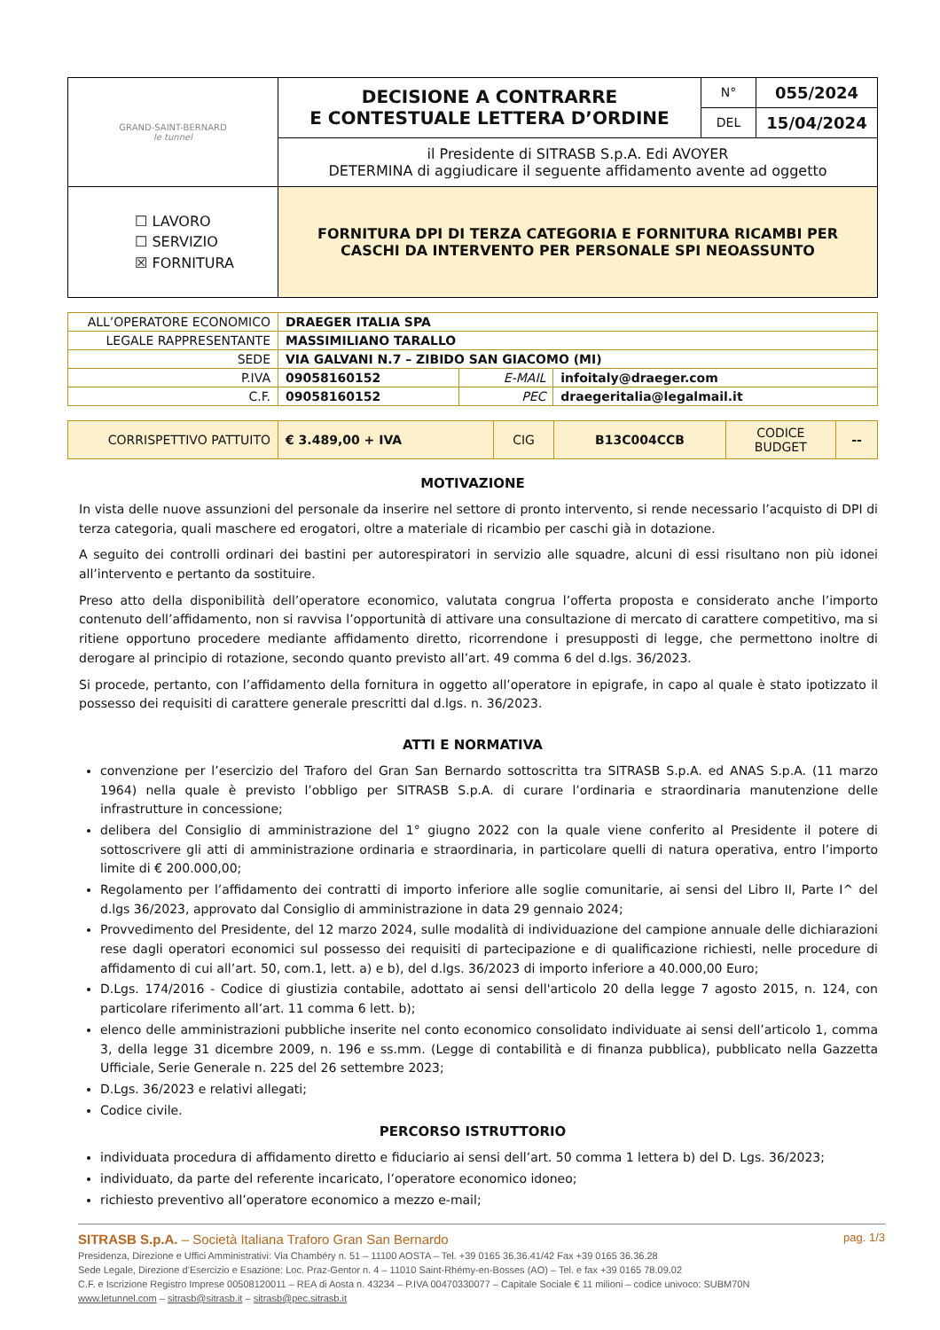| GRAND-SAINT-BERNARD le tunnel | DECISIONE A CONTRARRE E CONTESTUALE LETTERA D’ORDINE | N° | 055/2024 |
| | | DEL | 15/04/2024 |
| | il Presidente di SITRASB S.p.A. Edi AVOYER DETERMINA di aggiudicare il seguente affidamento avente ad oggetto | | |
| ☐ LAVORO ☐ SERVIZIO ☒ FORNITURA | FORNITURA DPI DI TERZA CATEGORIA E FORNITURA RICAMBI PER CASCHI DA INTERVENTO PER PERSONALE SPI NEOASSUNTO | | |
| ALL’OPERATORE ECONOMICO | DRAEGER ITALIA SPA | | |
| LEGALE RAPPRESENTANTE | MASSIMILIANO TARALLO | | |
| SEDE | VIA GALVANI N.7 – ZIBIDO SAN GIACOMO (MI) | | |
| P.IVA | 09058160152 | E-MAIL | infoitaly@draeger.com |
| C.F. | 09058160152 | PEC | draegeritalia@legalmail.it |
| CORRISPETTIVO PATTUITO | € 3.489,00 + IVA | CIG | B13C004CCB | CODICE BUDGET | -- |
MOTIVAZIONE
In vista delle nuove assunzioni del personale da inserire nel settore di pronto intervento, si rende necessario l’acquisto di DPI di terza categoria, quali maschere ed erogatori, oltre a materiale di ricambio per caschi già in dotazione.
A seguito dei controlli ordinari dei bastini per autorespiratori in servizio alle squadre, alcuni di essi risultano non più idonei all’intervento e pertanto da sostituire.
Preso atto della disponibilità dell’operatore economico, valutata congrua l’offerta proposta e considerato anche l’importo contenuto dell’affidamento, non si ravvisa l’opportunità di attivare una consultazione di mercato di carattere competitivo, ma si ritiene opportuno procedere mediante affidamento diretto, ricorrendone i presupposti di legge, che permettono inoltre di derogare al principio di rotazione, secondo quanto previsto all’art. 49 comma 6 del d.lgs. 36/2023.
Si procede, pertanto, con l’affidamento della fornitura in oggetto all’operatore in epigrafe, in capo al quale è stato ipotizzato il possesso dei requisiti di carattere generale prescritti dal d.lgs. n. 36/2023.
ATTI E NORMATIVA
convenzione per l’esercizio del Traforo del Gran San Bernardo sottoscritta tra SITRASB S.p.A. ed ANAS S.p.A. (11 marzo 1964) nella quale è previsto l’obbligo per SITRASB S.p.A. di curare l’ordinaria e straordinaria manutenzione delle infrastrutture in concessione;
delibera del Consiglio di amministrazione del 1° giugno 2022 con la quale viene conferito al Presidente il potere di sottoscrivere gli atti di amministrazione ordinaria e straordinaria, in particolare quelli di natura operativa, entro l’importo limite di € 200.000,00;
Regolamento per l’affidamento dei contratti di importo inferiore alle soglie comunitarie, ai sensi del Libro II, Parte I^ del d.lgs 36/2023, approvato dal Consiglio di amministrazione in data 29 gennaio 2024;
Provvedimento del Presidente, del 12 marzo 2024, sulle modalità di individuazione del campione annuale delle dichiarazioni rese dagli operatori economici sul possesso dei requisiti di partecipazione e di qualificazione richiesti, nelle procedure di affidamento di cui all’art. 50, com.1, lett. a) e b), del d.lgs. 36/2023 di importo inferiore a 40.000,00 Euro;
D.Lgs. 174/2016 - Codice di giustizia contabile, adottato ai sensi dell'articolo 20 della legge 7 agosto 2015, n. 124, con particolare riferimento all’art. 11 comma 6 lett. b);
elenco delle amministrazioni pubbliche inserite nel conto economico consolidato individuate ai sensi dell’articolo 1, comma 3, della legge 31 dicembre 2009, n. 196 e ss.mm. (Legge di contabilità e di finanza pubblica), pubblicato nella Gazzetta Ufficiale, Serie Generale n. 225 del 26 settembre 2023;
D.Lgs. 36/2023 e relativi allegati;
Codice civile.
PERCORSO ISTRUTTORIO
individuata procedura di affidamento diretto e fiduciario ai sensi dell’art. 50 comma 1 lettera b) del D. Lgs. 36/2023;
individuato, da parte del referente incaricato, l’operatore economico idoneo;
richiesto preventivo all’operatore economico a mezzo e-mail;
pag. 1/3
SITRASB S.p.A. – Società Italiana Traforo Gran San Bernardo
Presidenza, Direzione e Uffici Amministrativi: Via Chambéry n. 51 – 11100 AOSTA – Tel. +39 0165 36.36.41/42 Fax +39 0165 36.36.28
Sede Legale, Direzione d’Esercizio e Esazione: Loc. Praz-Gentor n. 4 – 11010 Saint-Rhémy-en-Bosses (AO) – Tel. e fax +39 0165 78.09.02
C.F. e Iscrizione Registro Imprese 00508120011 – REA di Aosta n. 43234 – P.IVA 00470330077 – Capitale Sociale € 11 milioni – codice univoco: SUBM70N
www.letunnel.com – sitrasb@sitrasb.it – sitrasb@pec.sitrasb.it